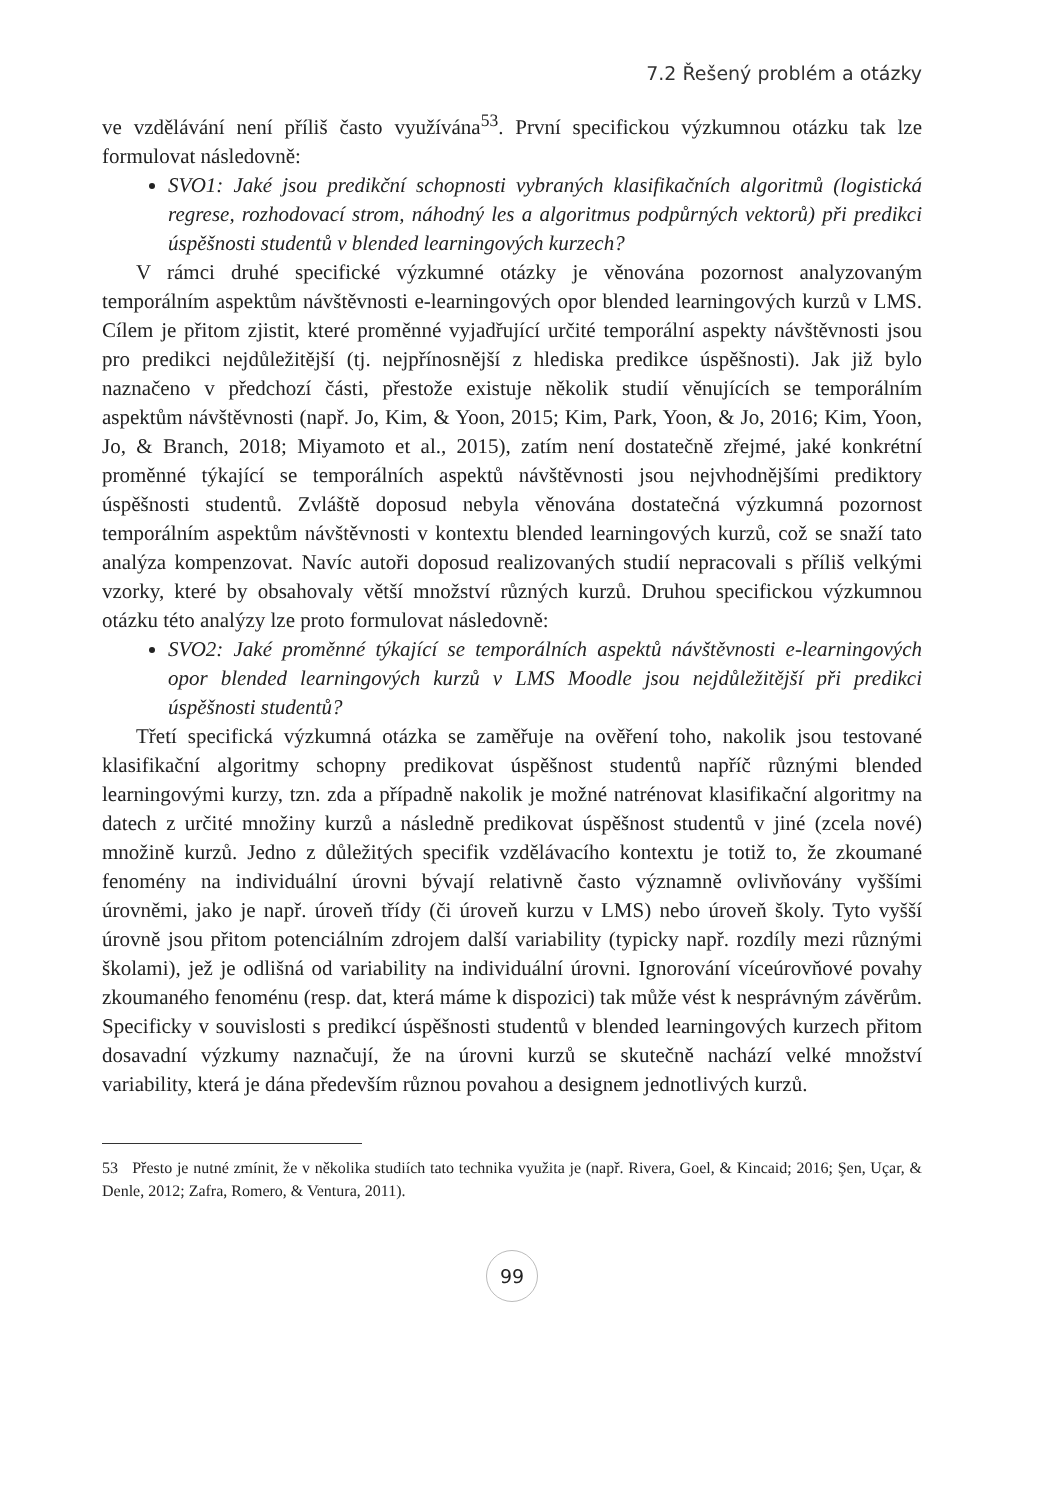7.2 Řešený problém a otázky
ve vzdělávání není příliš často využívána<sup>53</sup>. První specifickou výzkumnou otázku tak lze formulovat následovně:
SVO1: Jaké jsou predikční schopnosti vybraných klasifikačních algoritmů (logistická regrese, rozhodovací strom, náhodný les a algoritmus podpůrných vektorů) při predikci úspěšnosti studentů v blended learningových kurzech?
V rámci druhé specifické výzkumné otázky je věnována pozornost analyzovaným temporálním aspektům návštěvnosti e-learningových opor blended learningových kurzů v LMS. Cílem je přitom zjistit, které proměnné vyjadřující určité temporální aspekty návštěvnosti jsou pro predikci nejdůležitější (tj. nejpřínosnější z hlediska predikce úspěšnosti). Jak již bylo naznačeno v předchozí části, přestože existuje několik studií věnujících se temporálním aspektům návštěvnosti (např. Jo, Kim, & Yoon, 2015; Kim, Park, Yoon, & Jo, 2016; Kim, Yoon, Jo, & Branch, 2018; Miyamoto et al., 2015), zatím není dostatečně zřejmé, jaké konkrétní proměnné týkající se temporálních aspektů návštěvnosti jsou nejvhodnějšími prediktory úspěšnosti studentů. Zvláště doposud nebyla věnována dostatečná výzkumná pozornost temporálním aspektům návštěvnosti v kontextu blended learningových kurzů, což se snaží tato analýza kompenzovat. Navíc autoři doposud realizovaných studií nepracovali s příliš velkými vzorky, které by obsahovaly větší množství různých kurzů. Druhou specifickou výzkumnou otázku této analýzy lze proto formulovat následovně:
SVO2: Jaké proměnné týkající se temporálních aspektů návštěvnosti e-learningových opor blended learningových kurzů v LMS Moodle jsou nejdůležitější při predikci úspěšnosti studentů?
Třetí specifická výzkumná otázka se zaměřuje na ověření toho, nakolik jsou testované klasifikační algoritmy schopny predikovat úspěšnost studentů napříč různými blended learningovými kurzy, tzn. zda a případně nakolik je možné natrénovat klasifikační algoritmy na datech z určité množiny kurzů a následně predikovat úspěšnost studentů v jiné (zcela nové) množině kurzů. Jedno z důležitých specifik vzdělávacího kontextu je totiž to, že zkoumané fenomény na individuální úrovni bývají relativně často významně ovlivňovány vyššími úrovněmi, jako je např. úroveň třídy (či úroveň kurzu v LMS) nebo úroveň školy. Tyto vyšší úrovně jsou přitom potenciálním zdrojem další variability (typicky např. rozdíly mezi různými školami), jež je odlišná od variability na individuální úrovni. Ignorování víceúrovňové povahy zkoumaného fenoménu (resp. dat, která máme k dispozici) tak může vést k nesprávným závěrům. Specificky v souvislosti s predikcí úspěšnosti studentů v blended learningových kurzech přitom dosavadní výzkumy naznačují, že na úrovni kurzů se skutečně nachází velké množství variability, která je dána především různou povahou a designem jednotlivých kurzů.
53 Přesto je nutné zmínit, že v několika studiích tato technika využita je (např. Rivera, Goel, & Kincaid; 2016; Şen, Uçar, & Denle, 2012; Zafra, Romero, & Ventura, 2011).
99